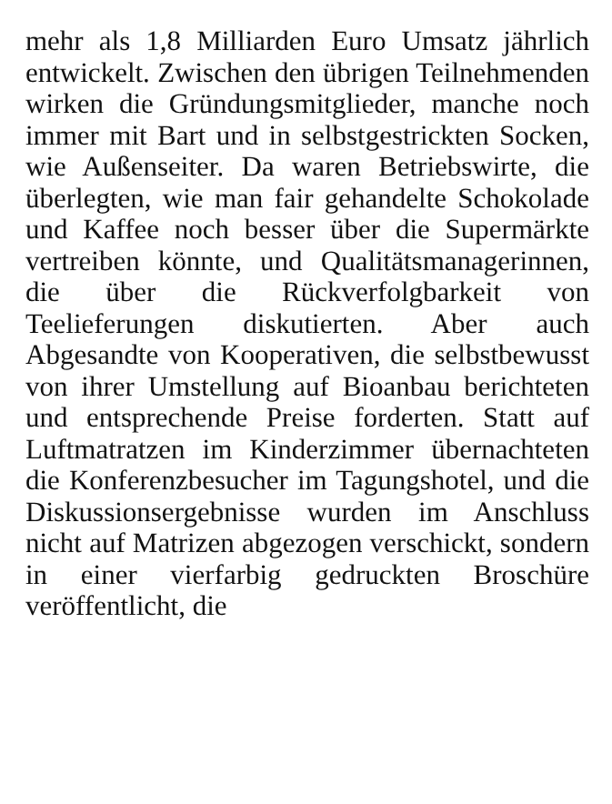mehr als 1,8 Milliarden Euro Umsatz jährlich entwickelt. Zwischen den übrigen Teilnehmenden wirken die Gründungsmitglieder, manche noch immer mit Bart und in selbstgestrickten Socken, wie Außenseiter. Da waren Betriebswirte, die überlegten, wie man fair gehandelte Schokolade und Kaffee noch besser über die Supermärkte vertreiben könnte, und Qualitätsmanagerinnen, die über die Rückverfolgbarkeit von Teelieferungen diskutierten. Aber auch Abgesandte von Kooperativen, die selbstbewusst von ihrer Umstellung auf Bioanbau berichteten und entsprechende Preise forderten. Statt auf Luftmatratzen im Kinderzimmer übernachteten die Konferenzbesucher im Tagungshotel, und die Diskussionsergebnisse wurden im Anschluss nicht auf Matrizen abgezogen verschickt, sondern in einer vierfarbig gedruckten Broschüre veröffentlicht, die